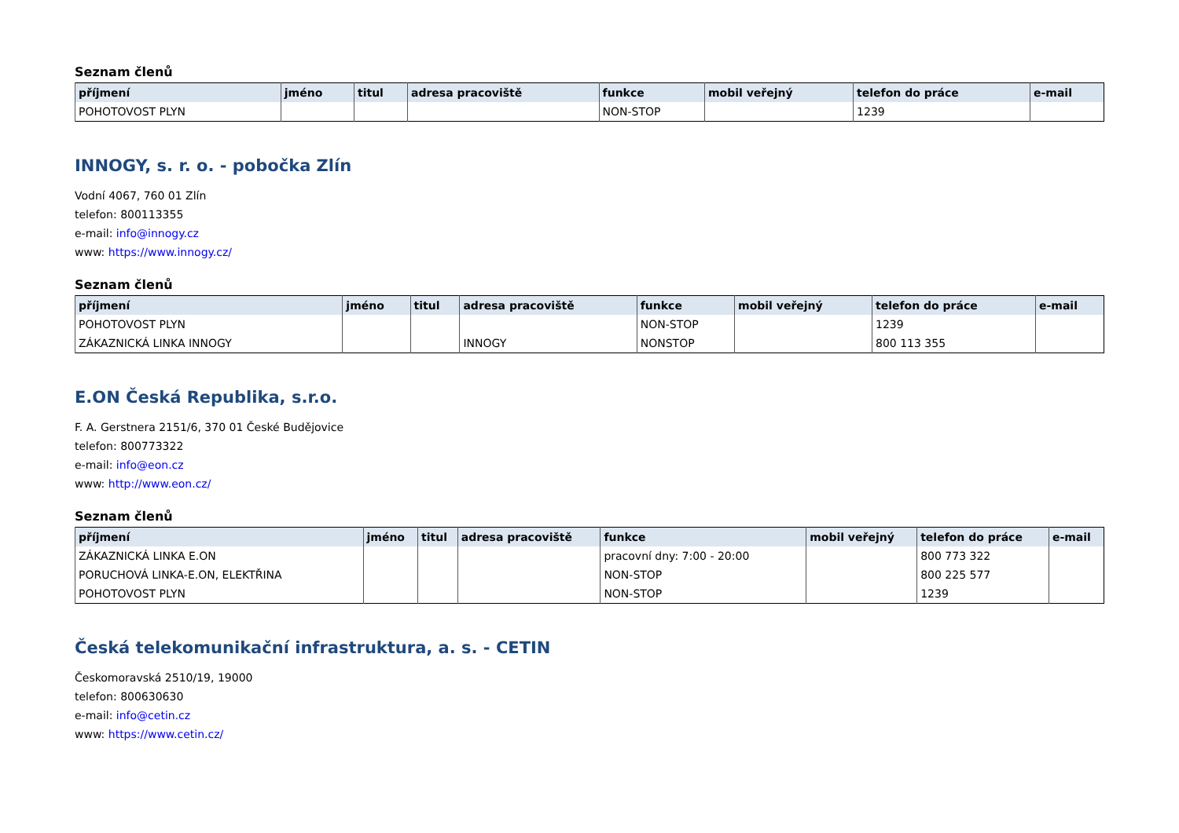Seznam členů
| příjmení | jméno | titul | adresa pracoviště | funkce | mobil veřejný | telefon do práce | e-mail |
| --- | --- | --- | --- | --- | --- | --- | --- |
| POHOTOVOST PLYN | | | | NON-STOP | | 1239 | |
INNOGY, s. r. o. - pobočka Zlín
Vodní 4067, 760 01 Zlín
telefon: 800113355
e-mail: info@innogy.cz
www: https://www.innogy.cz/
Seznam členů
| příjmení | jméno | titul | adresa pracoviště | funkce | mobil veřejný | telefon do práce | e-mail |
| --- | --- | --- | --- | --- | --- | --- | --- |
| POHOTOVOST PLYN | | | | NON-STOP | | 1239 | |
| ZÁKAZNICKÁ LINKA INNOGY | | | INNOGY | NONSTOP | | 800 113 355 | |
E.ON Česká Republika, s.r.o.
F. A. Gerstnera 2151/6, 370 01 České Budějovice
telefon: 800773322
e-mail: info@eon.cz
www: http://www.eon.cz/
Seznam členů
| příjmení | jméno | titul | adresa pracoviště | funkce | mobil veřejný | telefon do práce | e-mail |
| --- | --- | --- | --- | --- | --- | --- | --- |
| ZÁKAZNICKÁ LINKA E.ON | | | | pracovní dny: 7:00 - 20:00 | | 800 773 322 | |
| PORUCHOVÁ LINKA-E.ON, ELEKTŘINA | | | | NON-STOP | | 800 225 577 | |
| POHOTOVOST PLYN | | | | NON-STOP | | 1239 | |
Česká telekomunikační infrastruktura, a. s. - CETIN
Českomoravská 2510/19, 19000
telefon: 800630630
e-mail: info@cetin.cz
www: https://www.cetin.cz/